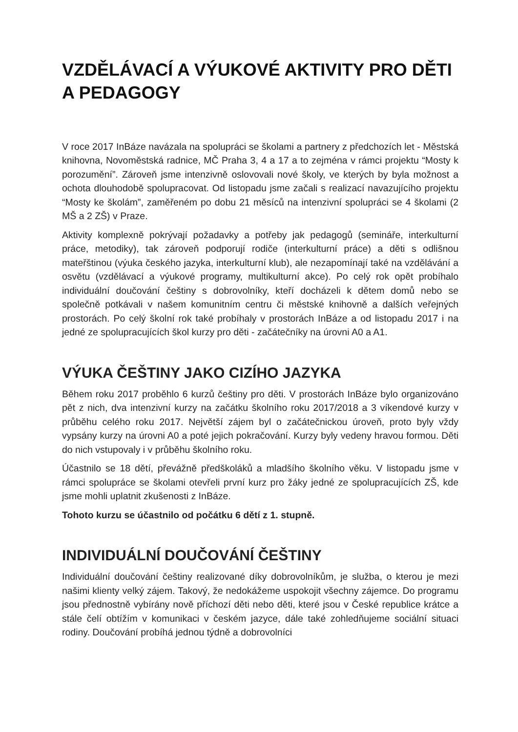VZDĚLÁVACÍ A VÝUKOVÉ AKTIVITY PRO DĚTI A PEDAGOGY
V roce 2017 InBáze navázala na spolupráci se školami a partnery z předchozích let - Městská knihovna, Novoměstská radnice, MČ Praha 3, 4 a 17 a to zejména v rámci projektu “Mosty k porozumění”. Zároveň jsme intenzivně oslovovali nové školy, ve kterých by byla možnost a ochota dlouhodobě spolupracovat. Od listopadu jsme začali s realizací navazujícího projektu “Mosty ke školám”, zaměřeném po dobu 21 měsíců na intenzivní spolupráci se 4 školami (2 MŠ a 2 ZŠ) v Praze.
Aktivity komplexně pokrývají požadavky a potřeby jak pedagogů (semináře, interkulturní práce, metodiky), tak zároveň podporují rodiče (interkulturní práce) a děti s odlišnou mateřštinou (výuka českého jazyka, interkulturní klub), ale nezapomínají také na vzdělávání a osvětu (vzdělávací a výukové programy, multikulturní akce). Po celý rok opět probíhalo individuální doučování češtiny s dobrovolníky, kteří docházeli k dětem domů nebo se společně potkávali v našem komunitním centru či městské knihovně a dalších veřejných prostorách. Po celý školní rok také probíhaly v prostorách InBáze a od listopadu 2017 i na jedné ze spolupracujících škol kurzy pro děti - začátečníky na úrovni A0 a A1.
VÝUKA ČEŠTINY JAKO CIZÍHO JAZYKA
Během roku 2017 proběhlo 6 kurzů češtiny pro děti. V prostorách InBáze bylo organizováno pět z nich, dva intenzivní kurzy na začátku školního roku 2017/2018 a 3 víkendové kurzy v průběhu celého roku 2017. Největší zájem byl o začátečnickou úroveň, proto byly vždy vypsány kurzy na úrovni A0 a poté jejich pokračování. Kurzy byly vedeny hravou formou. Děti do nich vstupovaly i v průběhu školního roku.
Účastnilo se 18 dětí, převážně předškoláků a mladšího školního věku. V listopadu jsme v rámci spolupráce se školami otevřeli první kurz pro žáky jedné ze spolupracujících ZŠ, kde jsme mohli uplatnit zkušenosti z InBáze.
Tohoto kurzu se účastnilo od počátku 6 dětí z 1. stupně.
INDIVIDUÁLNÍ DOUČOVÁNÍ ČEŠTINY
Individuální doučování češtiny realizované díky dobrovolníkům, je služba, o kterou je mezi našimi klienty velký zájem. Takový, že nedokážeme uspokojit všechny zájemce. Do programu jsou přednostně vybírány nově příchozí děti nebo děti, které jsou v České republice krátce a stále čelí obtížím v komunikaci v českém jazyce, dále také zohledňujeme sociální situaci rodiny. Doučování probíhá jednou týdně a dobrovolníci